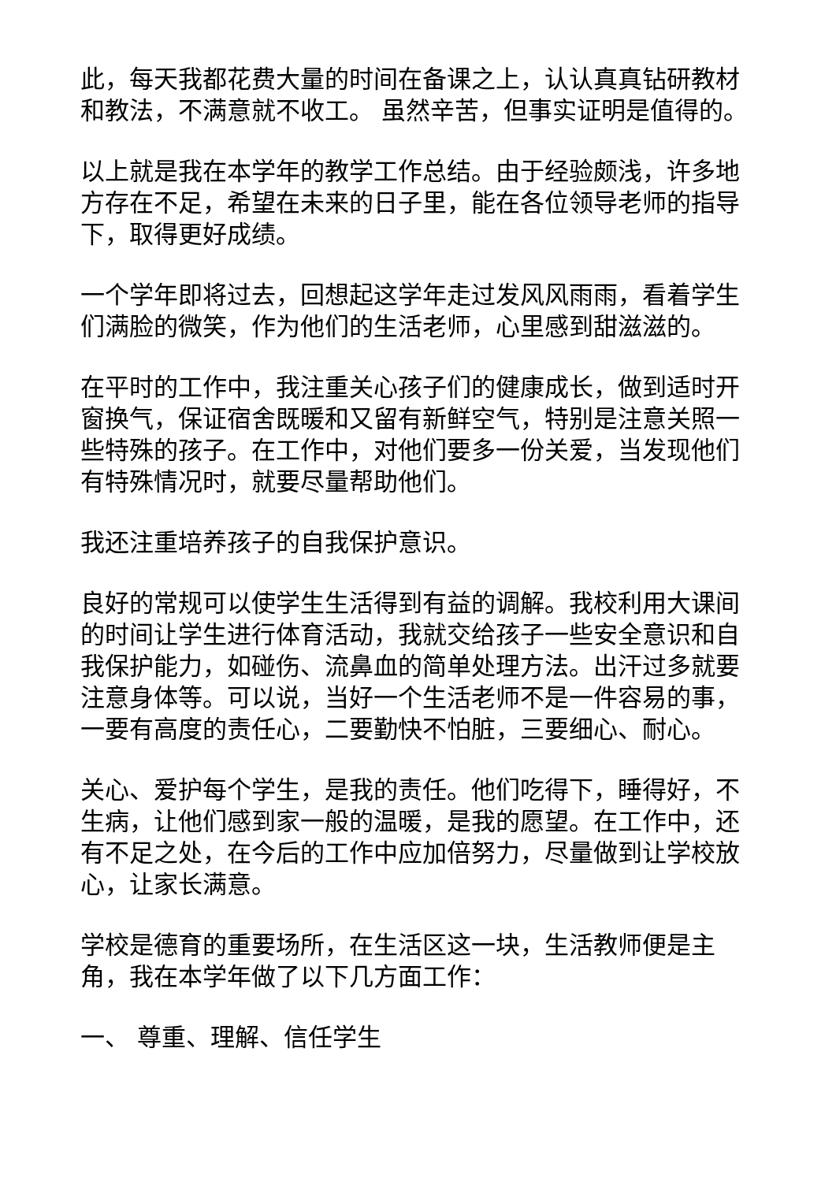此，每天我都花费大量的时间在备课之上，认认真真钻研教材和教法，不满意就不收工。 虽然辛苦，但事实证明是值得的。
以上就是我在本学年的教学工作总结。由于经验颇浅，许多地方存在不足，希望在未来的日子里，能在各位领导老师的指导下，取得更好成绩。
一个学年即将过去，回想起这学年走过发风风雨雨，看着学生们满脸的微笑，作为他们的生活老师，心里感到甜滋滋的。
在平时的工作中，我注重关心孩子们的健康成长，做到适时开窗换气，保证宿舍既暖和又留有新鲜空气，特别是注意关照一些特殊的孩子。在工作中，对他们要多一份关爱，当发现他们有特殊情况时，就要尽量帮助他们。
我还注重培养孩子的自我保护意识。
良好的常规可以使学生生活得到有益的调解。我校利用大课间的时间让学生进行体育活动，我就交给孩子一些安全意识和自我保护能力，如碰伤、流鼻血的简单处理方法。出汗过多就要注意身体等。可以说，当好一个生活老师不是一件容易的事，一要有高度的责任心，二要勤快不怕脏，三要细心、耐心。
关心、爱护每个学生，是我的责任。他们吃得下，睡得好，不生病，让他们感到家一般的温暖，是我的愿望。在工作中，还有不足之处，在今后的工作中应加倍努力，尽量做到让学校放心，让家长满意。
学校是德育的重要场所，在生活区这一块，生活教师便是主角，我在本学年做了以下几方面工作：
一、 尊重、理解、信任学生